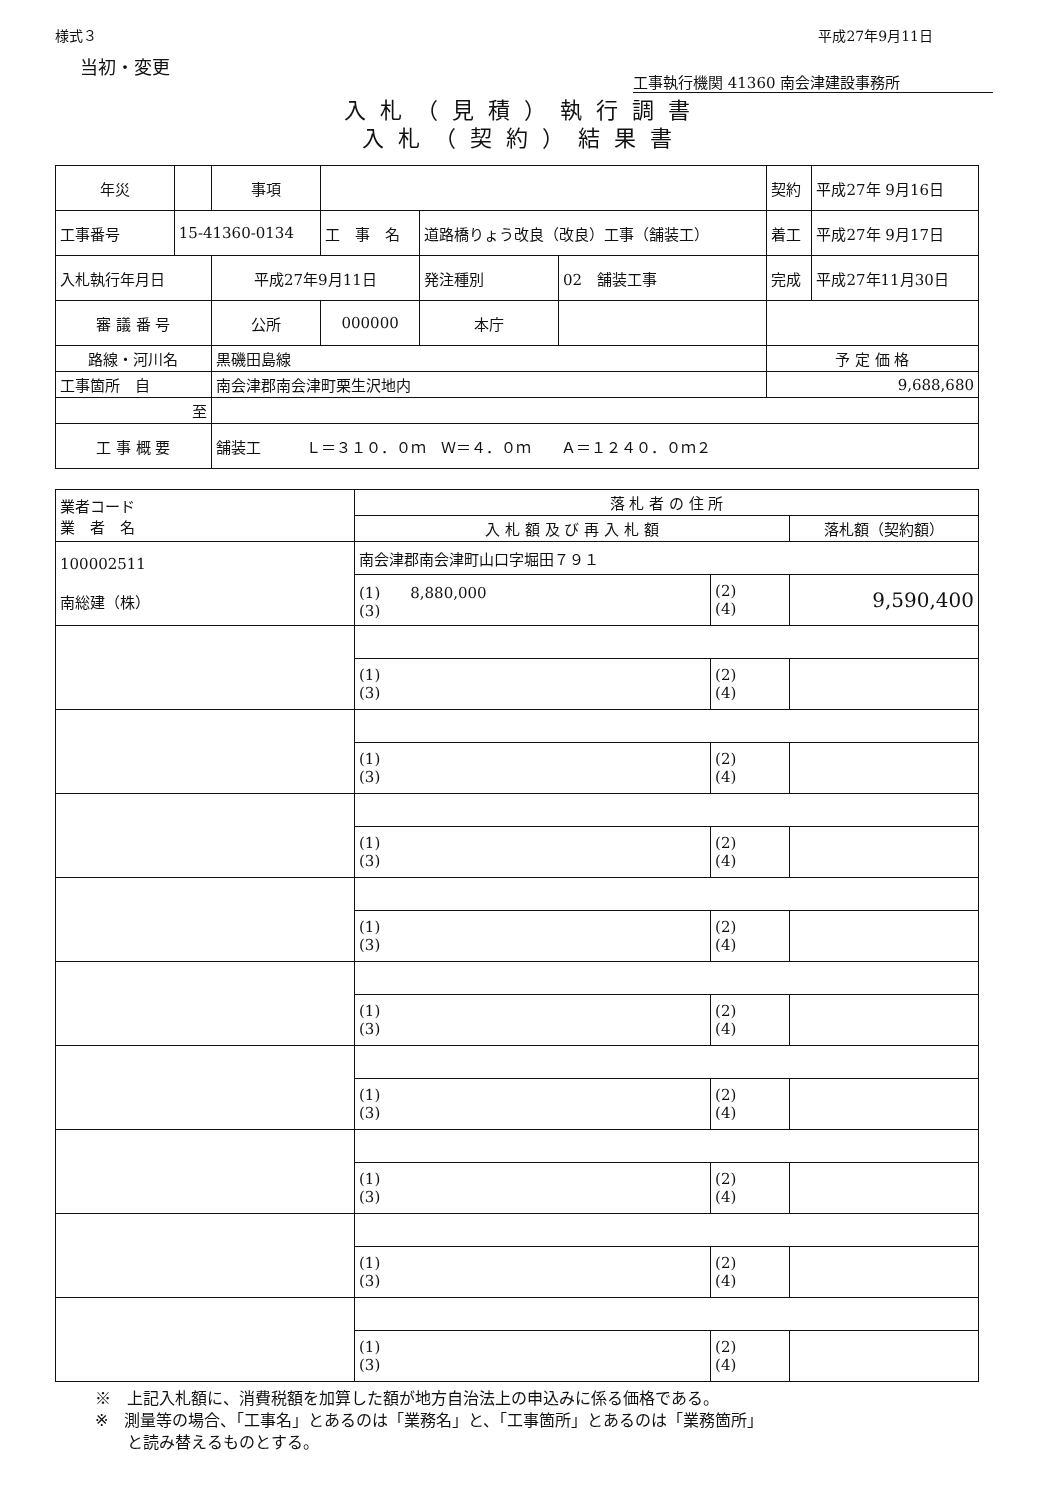様式３ 平成27年9月11日
当初・変更 工事執行機関 41360 南会津建設事務所
入札（見積）執行調書
入札（契約）結果書
| 年災 | | 事項 | | | | 契約 | 平成27年 9月16日 |
| 工事番号 | 15-41360-0134 | | 工 事 名 | 道路橋りょう改良（改良）工事（舗装工） | | 着工 | 平成27年 9月17日 |
| 入札執行年月日 | | 平成27年9月11日 | | 発注種別 | 02 舗装工事 | 完成 | 平成27年11月30日 |
| 審 議 番 号 | | 公所 | 000000 | 本庁 | | | |
| 路線・河川名 | | 黒磯田島線 | | | | 予 定 価 格 | |
| 工事箇所 自 | | 南会津郡南会津町栗生沢地内 | | | | 9,688,680 | |
| 至 | | | | | | | |
| 工 事 概 要 | | 舗装工 Ｌ＝３１０．０ｍ Ｗ＝４．０ｍ Ａ＝１２４０．０ｍ２ | | | | | |
| 業者コード 業 者 名 | 落 札 者 の 住 所 | | |
| --- | --- | --- | --- |
| | 入 札 額 及 び 再 入 札 額 | | 落札額（契約額） |
| 100002511 南総建（株） | 南会津郡南会津町山口字堀田７９１ | | |
| | (1) 8,880,000 (3) | (2) (4) | 9,590,400 |
| | (1) (3) | (2) (4) | |
| | (1) (3) | (2) (4) | |
| | (1) (3) | (2) (4) | |
| | (1) (3) | (2) (4) | |
| | (1) (3) | (2) (4) | |
| | (1) (3) | (2) (4) | |
| | (1) (3) | (2) (4) | |
| | (1) (3) | (2) (4) | |
| | (1) (3) | (2) (4) | |
※　上記入札額に、消費税額を加算した額が地方自治法上の申込みに係る価格である。
※　測量等の場合、「工事名」とあるのは「業務名」と、「工事箇所」とあるのは「業務箇所」
　　と読み替えるものとする。